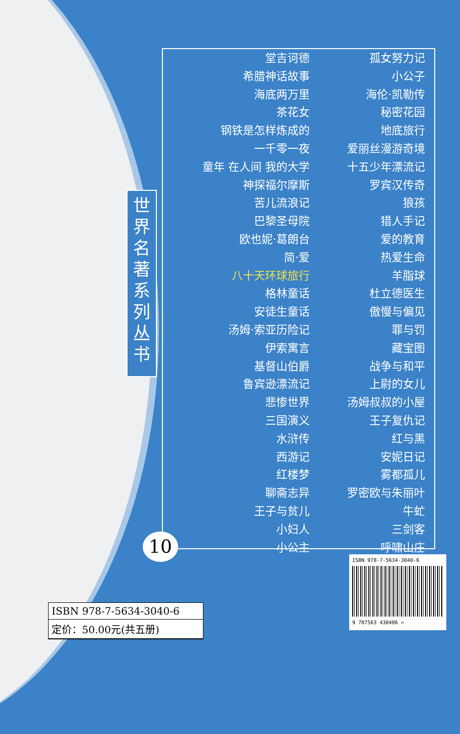世界名著系列丛书
堂吉诃德
希腊神话故事
海底两万里
茶花女
钢铁是怎样炼成的
一千零一夜
童年 在人间 我的大学
神探福尔摩斯
苦儿流浪记
巴黎圣母院
欧也妮·葛朗台
简·爱
八十天环球旅行
格林童话
安徒生童话
汤姆·索亚历险记
伊索寓言
基督山伯爵
鲁宾逊漂流记
悲惨世界
三国演义
水浒传
西游记
红楼梦
聊斋志异
王子与贫儿
小妇人
小公主
孤女努力记
小公子
海伦·凯勒传
秘密花园
地底旅行
爱丽丝漫游奇境
十五少年漂流记
罗宾汉传奇
狼孩
猎人手记
爱的教育
热爱生命
羊脂球
杜立德医生
傲慢与偏见
罪与罚
藏宝图
战争与和平
上尉的女儿
汤姆叔叔的小屋
王子复仇记
红与黑
安妮日记
雾都孤儿
罗密欧与朱丽叶
牛虻
三剑客
呼啸山庄
10
ISBN 978-7-5634-3040-6
定价：50.00元(共五册)
ISBN 978-7-5634-3040-6
9 787563 430406 >